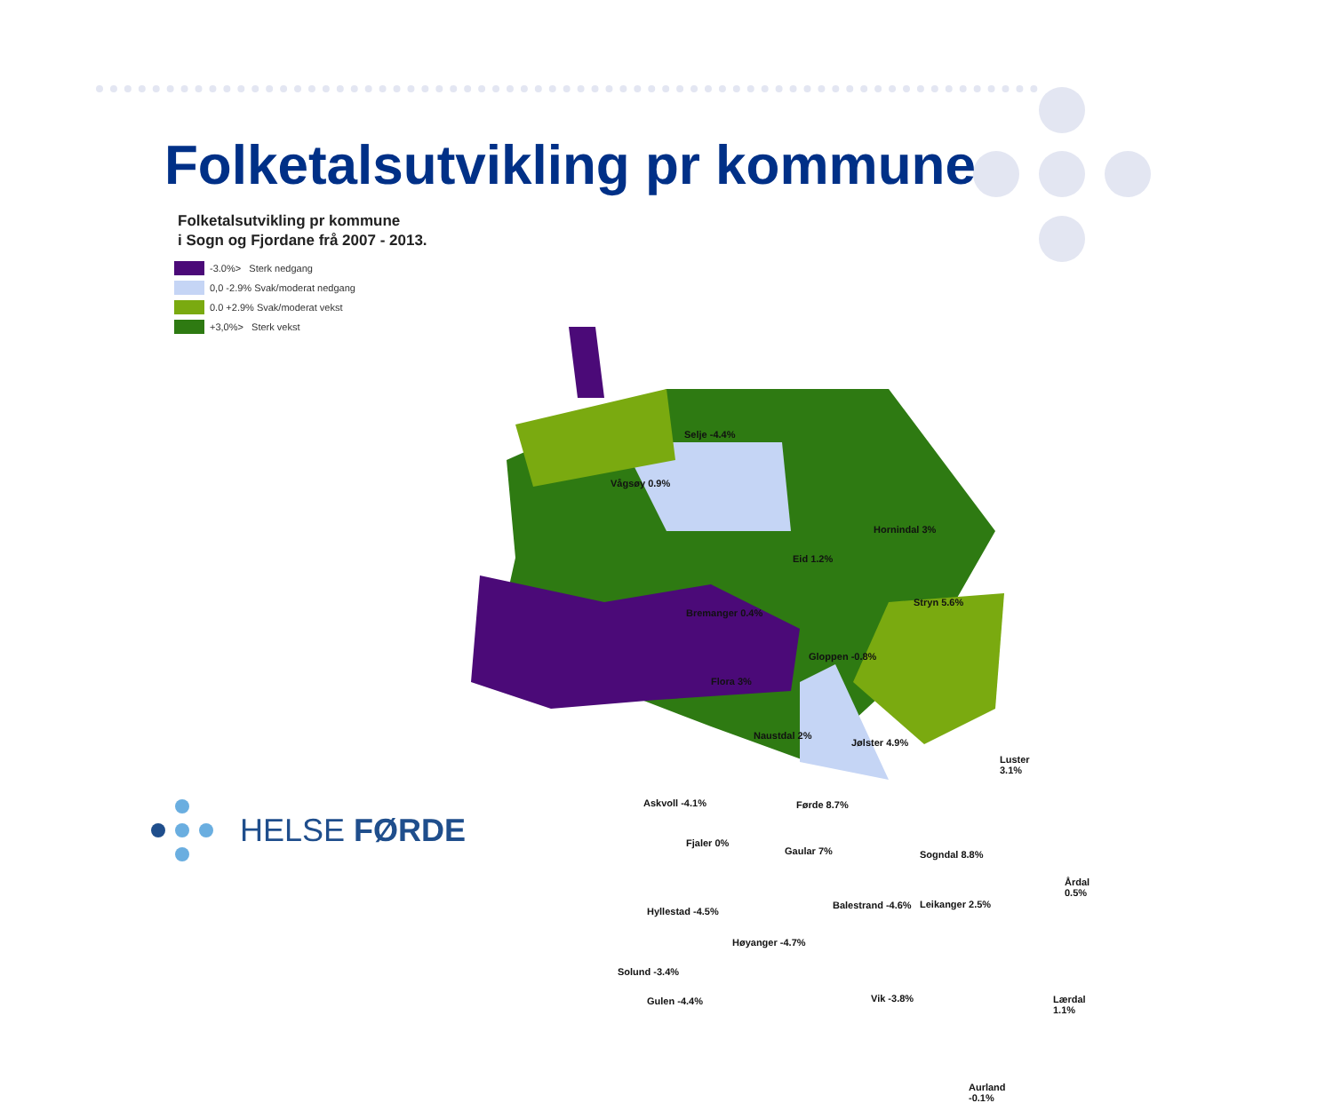Folketalsutvikling pr kommune
Folketalsutvikling pr kommune
i Sogn og Fjordane frå 2007 - 2013.
-3.0%> Sterk nedgang
0,0 -2.9% Svak/moderat nedgang
0.0 +2.9% Svak/moderat vekst
+3,0%> Sterk vekst
Selje -4.4%
Vågsøy 0.9%
Hornindal 3%
Eid 1.2%
Stryn 5.6%
Bremanger 0.4%
Gloppen -0.8%
Flora 3%
Naustdal 2%
Jølster 4.9%
Luster 3.1%
Askvoll -4.1% Førde 8.7%
Fjaler 0%
Gaular 7% Sogndal 8.8%
Årdal 0.5%
Balestrand -4.6% Leikanger 2.5%
Hyllestad -4.5%
Høyanger -4.7%
Solund -3.4%
Vik -3.8% Lærdal 1.1% Gulen -4.4%
Aurland -0.1%
HELSE FØRDE